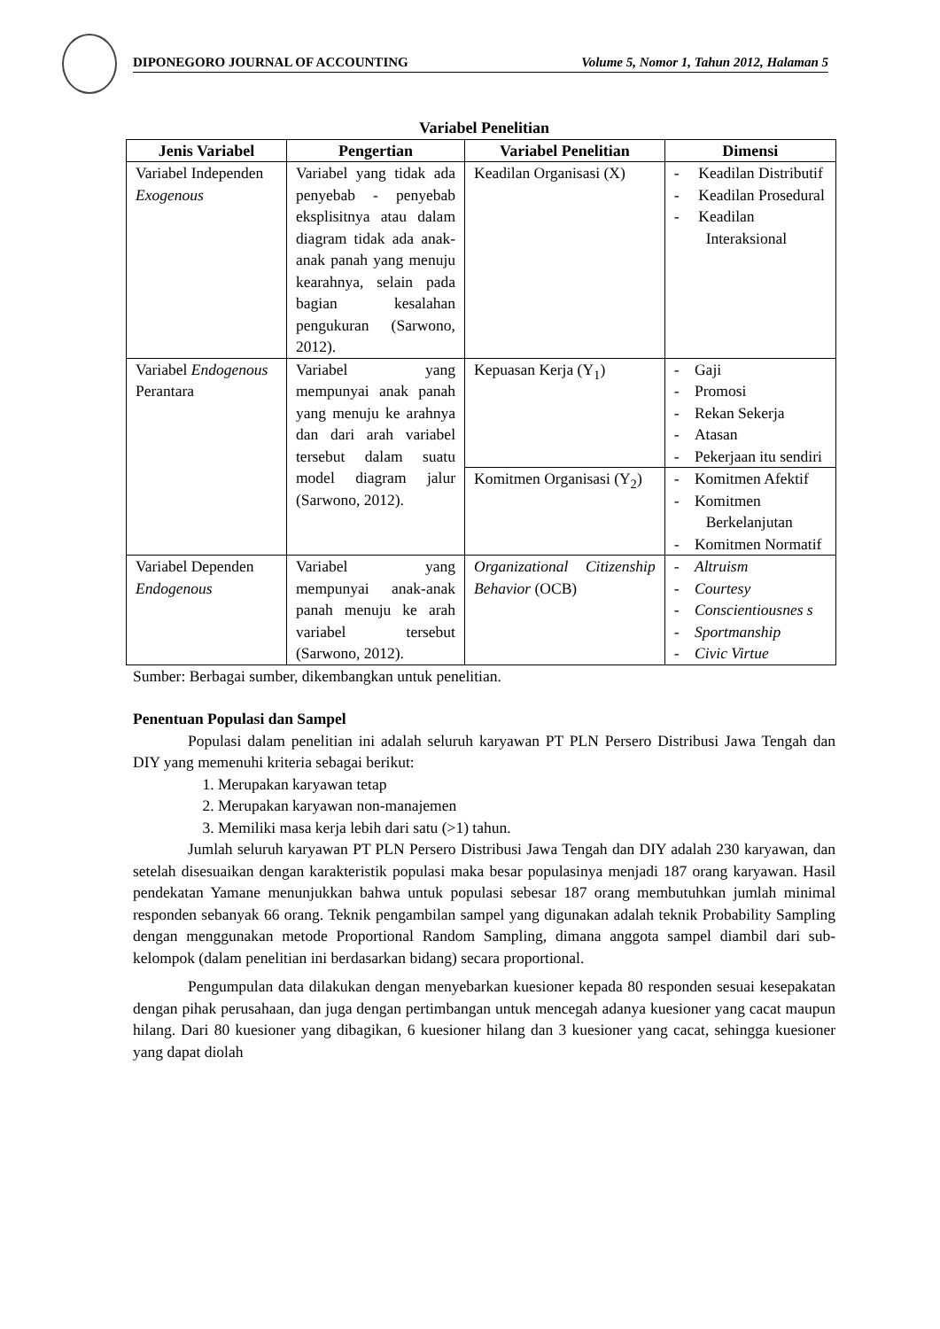DIPONEGORO JOURNAL OF ACCOUNTING Volume 5, Nomor 1, Tahun 2012, Halaman 5
Variabel Penelitian
| Jenis Variabel | Pengertian | Variabel Penelitian | Dimensi |
| --- | --- | --- | --- |
| Variabel Independen Exogenous | Variabel yang tidak ada penyebab - penyebab eksplisitnya atau dalam diagram tidak ada anak-anak panah yang menuju kearahnya, selain pada bagian kesalahan pengukuran (Sarwono, 2012). | Keadilan Organisasi (X) | - Keadilan Distributif - Keadilan Prosedural - Keadilan Interaksional |
| Variabel Endogenous Perantara | Variabel yang mempunyai anak panah yang menuju ke arahnya dan dari arah variabel tersebut dalam suatu model diagram jalur (Sarwono, 2012). | Kepuasan Kerja (Y<sub>1</sub>) | - Gaji - Promosi - Rekan Sekerja - Atasan - Pekerjaan itu sendiri |
| | | Komitmen Organisasi (Y<sub>2</sub>) | - Komitmen Afektif - Komitmen Berkelanjutan - Komitmen Normatif |
| Variabel Dependen Endogenous | Variabel yang mempunyai anak-anak panah menuju ke arah variabel tersebut (Sarwono, 2012). | Organizational Citizenship Behavior (OCB) | - Altruism - Courtesy - Conscientiousnes s - Sportmanship - Civic Virtue |
Sumber: Berbagai sumber, dikembangkan untuk penelitian.
Penentuan Populasi dan Sampel
Populasi dalam penelitian ini adalah seluruh karyawan PT PLN Persero Distribusi Jawa Tengah dan DIY yang memenuhi kriteria sebagai berikut:
1. Merupakan karyawan tetap
2. Merupakan karyawan non-manajemen
3. Memiliki masa kerja lebih dari satu (>1) tahun.
Jumlah seluruh karyawan PT PLN Persero Distribusi Jawa Tengah dan DIY adalah 230 karyawan, dan setelah disesuaikan dengan karakteristik populasi maka besar populasinya menjadi 187 orang karyawan. Hasil pendekatan Yamane menunjukkan bahwa untuk populasi sebesar 187 orang membutuhkan jumlah minimal responden sebanyak 66 orang. Teknik pengambilan sampel yang digunakan adalah teknik Probability Sampling dengan menggunakan metode Proportional Random Sampling, dimana anggota sampel diambil dari sub-kelompok (dalam penelitian ini berdasarkan bidang) secara proportional.
Pengumpulan data dilakukan dengan menyebarkan kuesioner kepada 80 responden sesuai kesepakatan dengan pihak perusahaan, dan juga dengan pertimbangan untuk mencegah adanya kuesioner yang cacat maupun hilang. Dari 80 kuesioner yang dibagikan, 6 kuesioner hilang dan 3 kuesioner yang cacat, sehingga kuesioner yang dapat diolah